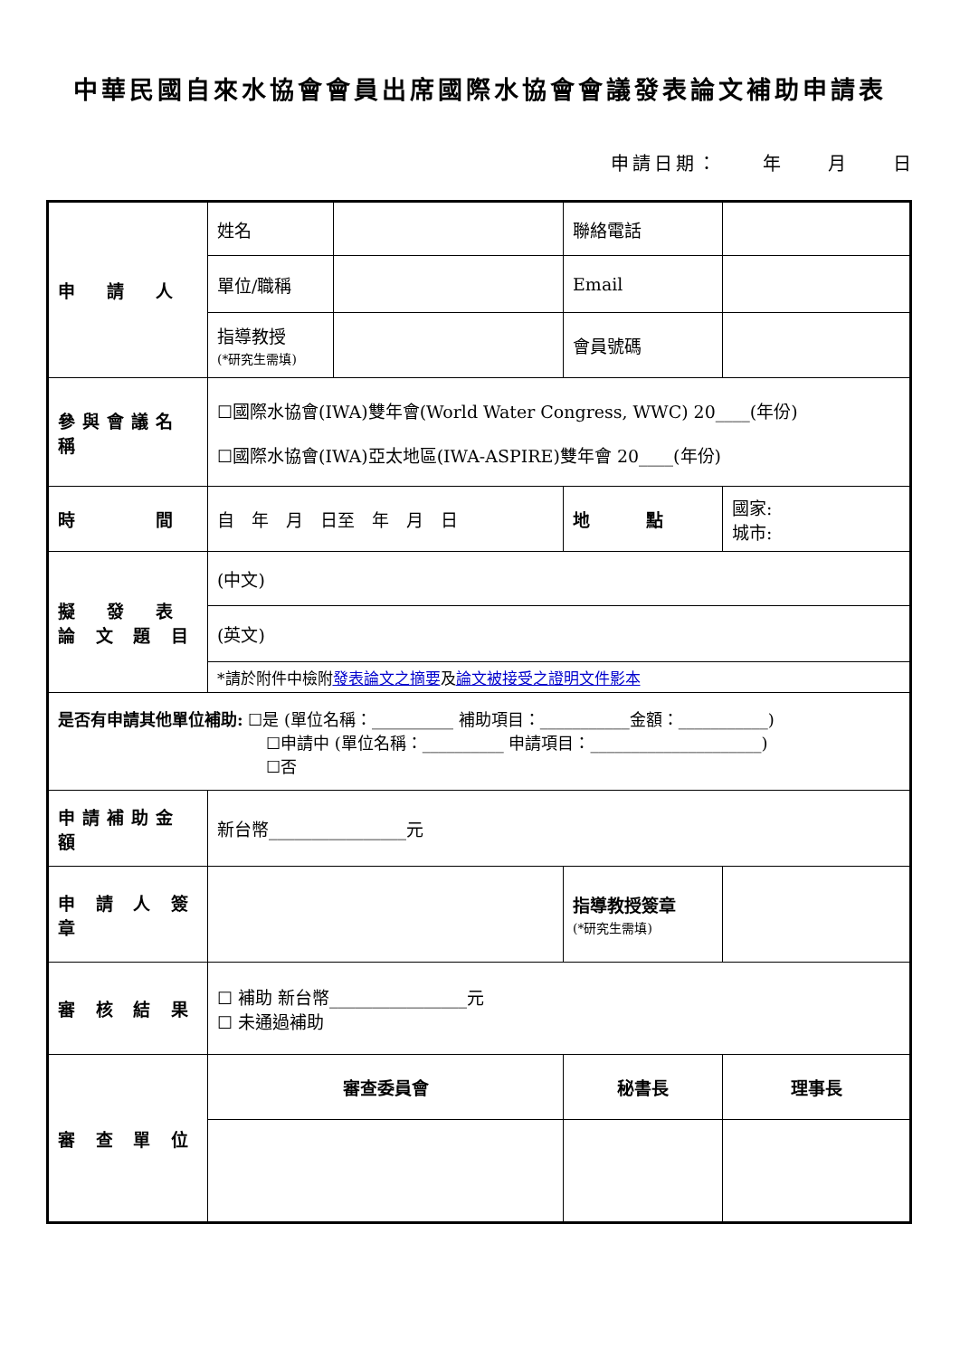中華民國自來水協會會員出席國際水協會會議發表論文補助申請表
申請日期：　　年　　月　　日
| 申 請 人 | 姓名 | | 聯絡電話 | |
| | 單位/職稱 | | Email | |
| | 指導教授 (*研究生需填) | | 會員號碼 | |
| 參與會議名稱 | ☐國際水協會(IWA)雙年會(World Water Congress, WWC) 20____(年份) ☐國際水協會(IWA)亞太地區(IWA-ASPIRE)雙年會 20____(年份) | | | |
| 時 間 | 自 年 月 日至 年 月 日 | | 地 點 | 國家: 城市: |
| 擬 發 表 論 文 題 目 | (中文) | | | |
| | (英文) | | | |
| | *請於附件中檢附 發表論文之摘要 及 論文被接受之證明文件影本 | | | |
| 是否有申請其他單位補助: ☐是 (單位名稱：__________ 補助項目：___________金額：___________) ☐申請中 (單位名稱：__________ 申請項目：_____________________) ☐否 | | | | |
| 申請補助金額 | 新台幣________________元 | | | |
| 申 請 人 簽 章 | | | 指導教授簽章 (*研究生需填) | |
| 審 核 結 果 | ☐ 補助 新台幣________________元 ☐ 未通過補助 | | | |
| 審 查 單 位 | 審查委員會 | | 秘書長 | 理事長 |